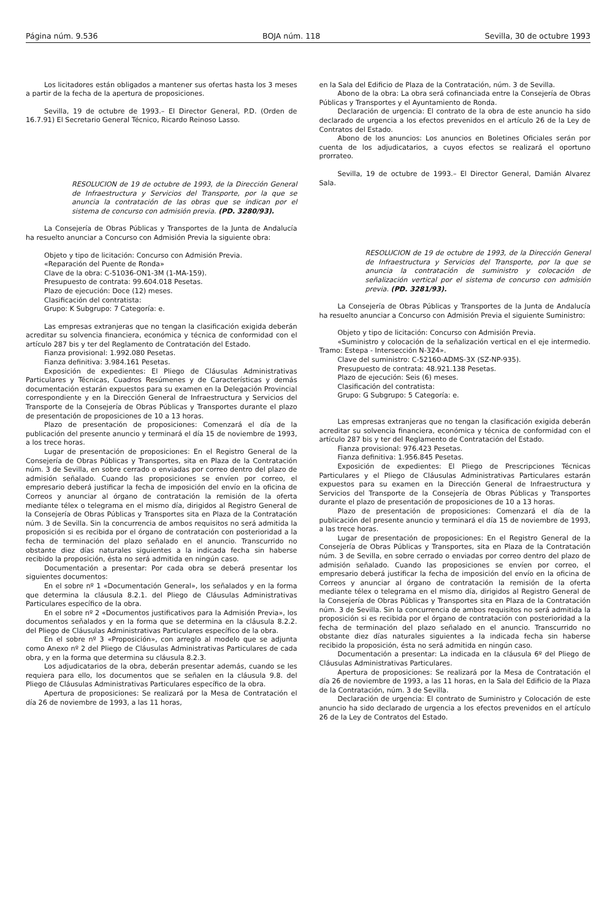Página núm. 9.536 BOJA núm. 118 Sevilla, 30 de octubre 1993
Los licitadores están obligados a mantener sus ofertas hasta los 3 meses a partir de la fecha de la apertura de proposiciones.
Sevilla, 19 de octubre de 1993.– El Director General, P.D. (Orden de 16.7.91) El Secretario General Técnico, Ricardo Reinoso Lasso.
RESOLUCION de 19 de octubre de 1993, de la Dirección General de Infraestructura y Servicios del Transporte, por la que se anuncia la contratación de las obras que se indican por el sistema de concurso con admisión previa. (PD. 3280/93).
La Consejería de Obras Públicas y Transportes de la Junta de Andalucía ha resuelto anunciar a Concurso con Admisión Previa la siguiente obra:
Objeto y tipo de licitación: Concurso con Admisión Previa.
«Reparación del Puente de Ronda»
Clave de la obra: C-51036-ON1-3M (1-MA-159).
Presupuesto de contrata: 99.604.018 Pesetas.
Plazo de ejecución: Doce (12) meses.
Clasificación del contratista:
Grupo: K Subgrupo: 7 Categoría: e.
Las empresas extranjeras que no tengan la clasificación exigida deberán acreditar su solvencia financiera, económica y técnica de conformidad con el artículo 287 bis y ter del Reglamento de Contratación del Estado.
Fianza provisional: 1.992.080 Pesetas.
Fianza definitiva: 3.984.161 Pesetas.
Exposición de expedientes: El Pliego de Cláusulas Administrativas Particulares y Técnicas, Cuadros Resúmenes y de Características y demás documentación estarán expuestos para su examen en la Delegación Provincial correspondiente y en la Dirección General de Infraestructura y Servicios del Transporte de la Consejería de Obras Públicas y Transportes durante el plazo de presentación de proposiciones de 10 a 13 horas.
Plazo de presentación de proposiciones: Comenzará el día de la publicación del presente anuncio y terminará el día 15 de noviembre de 1993, a los trece horas.
Lugar de presentación de proposiciones: En el Registro General de la Consejería de Obras Públicas y Transportes, sita en Plaza de la Contratación núm. 3 de Sevilla, en sobre cerrado o enviadas por correo dentro del plazo de admisión señalado. Cuando las proposiciones se envíen por correo, el empresario deberá justificar la fecha de imposición del envío en la oficina de Correos y anunciar al órgano de contratación la remisión de la oferta mediante télex o telegrama en el mismo día, dirigidos al Registro General de la Consejería de Obras Públicas y Transportes sita en Plaza de la Contratación núm. 3 de Sevilla. Sin la concurrencia de ambos requisitos no será admitida la proposición si es recibida por el órgano de contratación con posterioridad a la fecha de terminación del plazo señalado en el anuncio. Transcurrido no obstante diez días naturales siguientes a la indicada fecha sin haberse recibido la proposición, ésta no será admitida en ningún caso.
Documentación a presentar: Por cada obra se deberá presentar los siguientes documentos:
En el sobre nº 1 «Documentación General», los señalados y en la forma que determina la cláusula 8.2.1. del Pliego de Cláusulas Administrativas Particulares específico de la obra.
En el sobre nº 2 «Documentos justificativos para la Admisión Previa», los documentos señalados y en la forma que se determina en la cláusula 8.2.2. del Pliego de Cláusulas Administrativas Particulares específico de la obra.
En el sobre nº 3 «Proposición», con arreglo al modelo que se adjunta como Anexo nº 2 del Pliego de Cláusulas Administrativas Particulares de cada obra, y en la forma que determina su cláusula 8.2.3.
Los adjudicatarios de la obra, deberán presentar además, cuando se les requiera para ello, los documentos que se señalen en la cláusula 9.8. del Pliego de Cláusulas Administrativas Particulares específico de la obra.
Apertura de proposiciones: Se realizará por la Mesa de Contratación el día 26 de noviembre de 1993, a las 11 horas,
en la Sala del Edificio de Plaza de la Contratación, núm. 3 de Sevilla.
Abono de la obra: La obra será cofinanciada entre la Consejería de Obras Públicas y Transportes y el Ayuntamiento de Ronda.
Declaración de urgencia: El contrato de la obra de este anuncio ha sido declarado de urgencia a los efectos prevenidos en el artículo 26 de la Ley de Contratos del Estado.
Abono de los anuncios: Los anuncios en Boletines Oficiales serán por cuenta de los adjudicatarios, a cuyos efectos se realizará el oportuno prorrateo.
Sevilla, 19 de octubre de 1993.– El Director General, Damián Alvarez Sala.
RESOLUCION de 19 de octubre de 1993, de la Dirección General de Infraestructura y Servicios del Transporte, por la que se anuncia la contratación de suministro y colocación de señalización vertical por el sistema de concurso con admisión previa. (PD. 3281/93).
La Consejería de Obras Públicas y Transportes de la Junta de Andalucía ha resuelto anunciar a Concurso con Admisión Previa el siguiente Suministro:
Objeto y tipo de licitación: Concurso con Admisión Previa.
«Suministro y colocación de la señalización vertical en el eje intermedio. Tramo: Estepa - Intersección N-324».
Clave del suministro: C-52160-ADMS-3X (SZ-NP-935).
Presupuesto de contrata: 48.921.138 Pesetas.
Plazo de ejecución: Seis (6) meses.
Clasificación del contratista:
Grupo: G Subgrupo: 5 Categoría: e.
Las empresas extranjeras que no tengan la clasificación exigida deberán acreditar su solvencia financiera, económica y técnica de conformidad con el artículo 287 bis y ter del Reglamento de Contratación del Estado.
Fianza provisional: 976.423 Pesetas.
Fianza definitiva: 1.956.845 Pesetas.
Exposición de expedientes: El Pliego de Prescripciones Técnicas Particulares y el Pliego de Cláusulas Administrativas Particulares estarán expuestos para su examen en la Dirección General de Infraestructura y Servicios del Transporte de la Consejería de Obras Públicas y Transportes durante el plazo de presentación de proposiciones de 10 a 13 horas.
Plazo de presentación de proposiciones: Comenzará el día de la publicación del presente anuncio y terminará el día 15 de noviembre de 1993, a las trece horas.
Lugar de presentación de proposiciones: En el Registro General de la Consejería de Obras Públicas y Transportes, sita en Plaza de la Contratación núm. 3 de Sevilla, en sobre cerrado o enviadas por correo dentro del plazo de admisión señalado. Cuando las proposiciones se envíen por correo, el empresario deberá justificar la fecha de imposición del envío en la oficina de Correos y anunciar al órgano de contratación la remisión de la oferta mediante télex o telegrama en el mismo día, dirigidos al Registro General de la Consejería de Obras Públicas y Transportes sita en Plaza de la Contratación núm. 3 de Sevilla. Sin la concurrencia de ambos requisitos no será admitida la proposición si es recibida por el órgano de contratación con posterioridad a la fecha de terminación del plazo señalado en el anuncio. Transcurrido no obstante diez días naturales siguientes a la indicada fecha sin haberse recibido la proposición, ésta no será admitida en ningún caso.
Documentación a presentar: La indicada en la cláusula 6º del Pliego de Cláusulas Administrativas Particulares.
Apertura de proposiciones: Se realizará por la Mesa de Contratación el día 26 de noviembre de 1993, a las 11 horas, en la Sala del Edificio de la Plaza de la Contratación, núm. 3 de Sevilla.
Declaración de urgencia: El contrato de Suministro y Colocación de este anuncio ha sido declarado de urgencia a los efectos prevenidos en el artículo 26 de la Ley de Contratos del Estado.